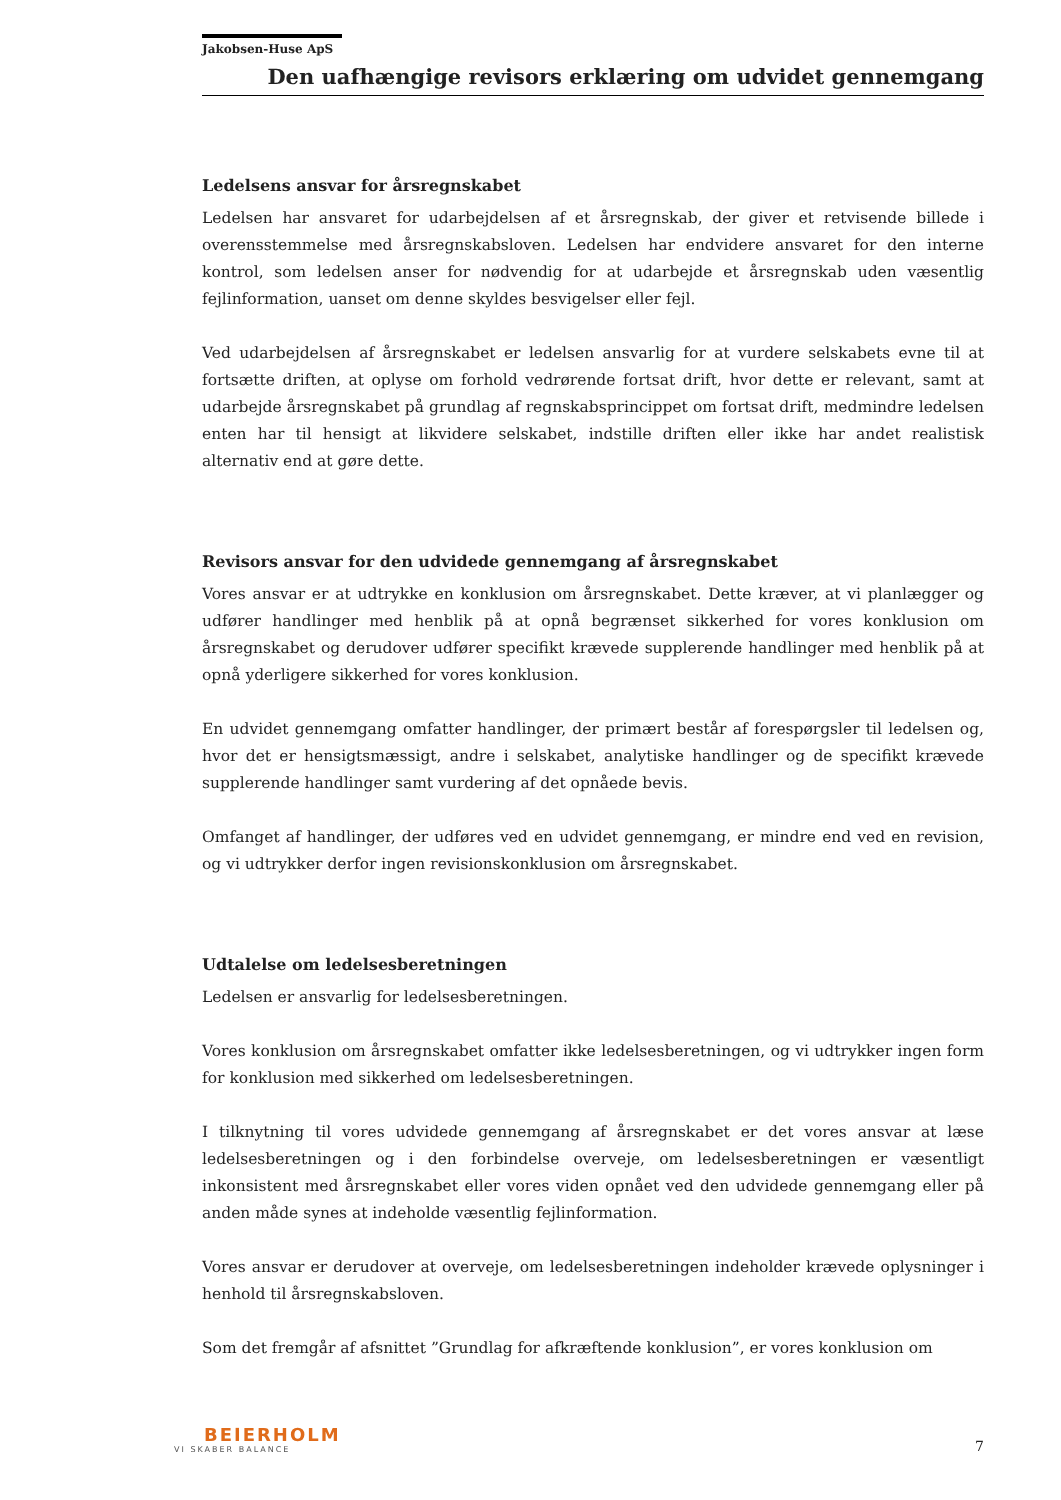Jakobsen-Huse ApS
Den uafhængige revisors erklæring om udvidet gennemgang
Ledelsens ansvar for årsregnskabet
Ledelsen har ansvaret for udarbejdelsen af et årsregnskab, der giver et retvisende billede i overensstemmelse med årsregnskabsloven. Ledelsen har endvidere ansvaret for den interne kontrol, som ledelsen anser for nødvendig for at udarbejde et årsregnskab uden væsentlig fejlinformation, uanset om denne skyldes besvigelser eller fejl.
Ved udarbejdelsen af årsregnskabet er ledelsen ansvarlig for at vurdere selskabets evne til at fortsætte driften, at oplyse om forhold vedrørende fortsat drift, hvor dette er relevant, samt at udarbejde årsregnskabet på grundlag af regnskabsprincippet om fortsat drift, medmindre ledelsen enten har til hensigt at likvidere selskabet, indstille driften eller ikke har andet realistisk alternativ end at gøre dette.
Revisors ansvar for den udvidede gennemgang af årsregnskabet
Vores ansvar er at udtrykke en konklusion om årsregnskabet. Dette kræver, at vi planlægger og udfører handlinger med henblik på at opnå begrænset sikkerhed for vores konklusion om årsregnskabet og derudover udfører specifikt krævede supplerende handlinger med henblik på at opnå yderligere sikkerhed for vores konklusion.
En udvidet gennemgang omfatter handlinger, der primært består af forespørgsler til ledelsen og, hvor det er hensigtsmæssigt, andre i selskabet, analytiske handlinger og de specifikt krævede supplerende handlinger samt vurdering af det opnåede bevis.
Omfanget af handlinger, der udføres ved en udvidet gennemgang, er mindre end ved en revision, og vi udtrykker derfor ingen revisionskonklusion om årsregnskabet.
Udtalelse om ledelsesberetningen
Ledelsen er ansvarlig for ledelsesberetningen.
Vores konklusion om årsregnskabet omfatter ikke ledelsesberetningen, og vi udtrykker ingen form for konklusion med sikkerhed om ledelsesberetningen.
I tilknytning til vores udvidede gennemgang af årsregnskabet er det vores ansvar at læse ledelsesberetningen og i den forbindelse overveje, om ledelsesberetningen er væsentligt inkonsistent med årsregnskabet eller vores viden opnået ved den udvidede gennemgang eller på anden måde synes at indeholde væsentlig fejlinformation.
Vores ansvar er derudover at overveje, om ledelsesberetningen indeholder krævede oplysninger i henhold til årsregnskabsloven.
Som det fremgår af afsnittet ”Grundlag for afkræftende konklusion”, er vores konklusion om
BEIERHOLM
VI SKABER BALANCE
7